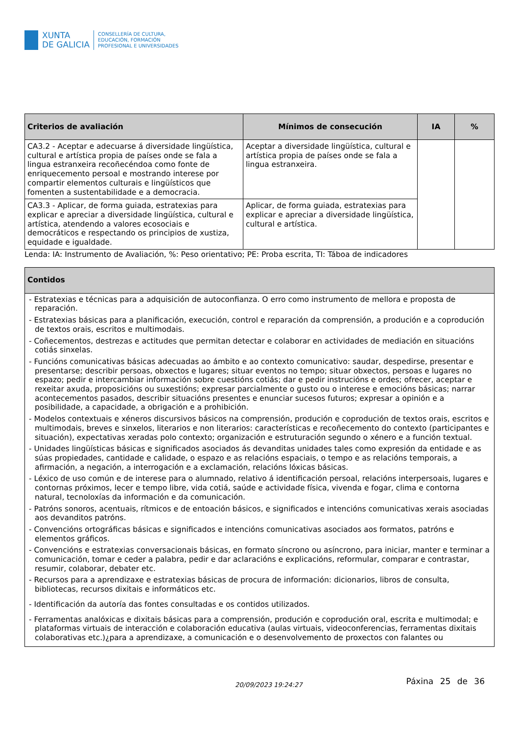XUNTA
DE GALICIA
CONSELLERÍA DE CULTURA,
EDUCACIÓN, FORMACIÓN
PROFESIONAL E UNIVERSIDADES
| Criterios de avaliación | Mínimos de consecución | IA | % |
| --- | --- | --- | --- |
| CA3.2 - Aceptar e adecuarse á diversidade lingüística, cultural e artística propia de países onde se fala a lingua estranxeira recoñecéndoa como fonte de enriquecemento persoal e mostrando interese por compartir elementos culturais e lingüísticos que fomenten a sustentabilidade e a democracia. | Aceptar a diversidade lingüística, cultural e artística propia de países onde se fala a lingua estranxeira. | | |
| CA3.3 - Aplicar, de forma guiada, estratexias para explicar e apreciar a diversidade lingüística, cultural e artística, atendendo a valores ecosociais e democráticos e respectando os principios de xustiza, equidade e igualdade. | Aplicar, de forma guiada, estratexias para explicar e apreciar a diversidade lingüística, cultural e artística. | | |
Lenda: IA: Instrumento de Avaliación, %: Peso orientativo; PE: Proba escrita, TI: Táboa de indicadores
| Contidos |
| --- |
| - Estratexias e técnicas para a adquisición de autoconfianza. O erro como instrumento de mellora e proposta de reparación. - Estratexias básicas para a planificación, execución, control e reparación da comprensión, a produción e a coprodución de textos orais, escritos e multimodais. - Coñecementos, destrezas e actitudes que permitan detectar e colaborar en actividades de mediación en situacións cotiás sinxelas. - Funcións comunicativas básicas adecuadas ao ámbito e ao contexto comunicativo: saudar, despedirse, presentar e presentarse; describir persoas, obxectos e lugares; situar eventos no tempo; situar obxectos, persoas e lugares no espazo; pedir e intercambiar información sobre cuestións cotiás; dar e pedir instrucións e ordes; ofrecer, aceptar e rexeitar axuda, proposicións ou suxestións; expresar parcialmente o gusto ou o interese e emocións básicas; narrar acontecementos pasados, describir situacións presentes e enunciar sucesos futuros; expresar a opinión e a posibilidade, a capacidade, a obrigación e a prohibición. - Modelos contextuais e xéneros discursivos básicos na comprensión, produción e coprodución de textos orais, escritos e multimodais, breves e sinxelos, literarios e non literarios: características e recoñecemento do contexto (participantes e situación), expectativas xeradas polo contexto; organización e estruturación segundo o xénero e a función textual. - Unidades lingüísticas básicas e significados asociados ás devanditas unidades tales como expresión da entidade e as súas propiedades, cantidade e calidade, o espazo e as relacións espaciais, o tempo e as relacións temporais, a afirmación, a negación, a interrogación e a exclamación, relacións lóxicas básicas. - Léxico de uso común e de interese para o alumnado, relativo á identificación persoal, relacións interpersoais, lugares e contornas próximos, lecer e tempo libre, vida cotiá, saúde e actividade física, vivenda e fogar, clima e contorna natural, tecnoloxías da información e da comunicación. - Patróns sonoros, acentuais, rítmicos e de entoación básicos, e significados e intencións comunicativas xerais asociadas aos devanditos patróns. - Convencións ortográficas básicas e significados e intencións comunicativas asociados aos formatos, patróns e elementos gráficos. - Convencións e estratexias conversacionais básicas, en formato síncrono ou asíncrono, para iniciar, manter e terminar a comunicación, tomar e ceder a palabra, pedir e dar aclaracións e explicacións, reformular, comparar e contrastar, resumir, colaborar, debater etc. - Recursos para a aprendizaxe e estratexias básicas de procura de información: dicionarios, libros de consulta, bibliotecas, recursos dixitais e informáticos etc. - Identificación da autoría das fontes consultadas e os contidos utilizados. - Ferramentas analóxicas e dixitais básicas para a comprensión, produción e coprodución oral, escrita e multimodal; e plataformas virtuais de interacción e colaboración educativa (aulas virtuais, videoconferencias, ferramentas dixitais colaborativas etc.)¿para a aprendizaxe, a comunicación e o desenvolvemento de proxectos con falantes ou |
20/09/2023 19:24:27
Páxina 25 de 36